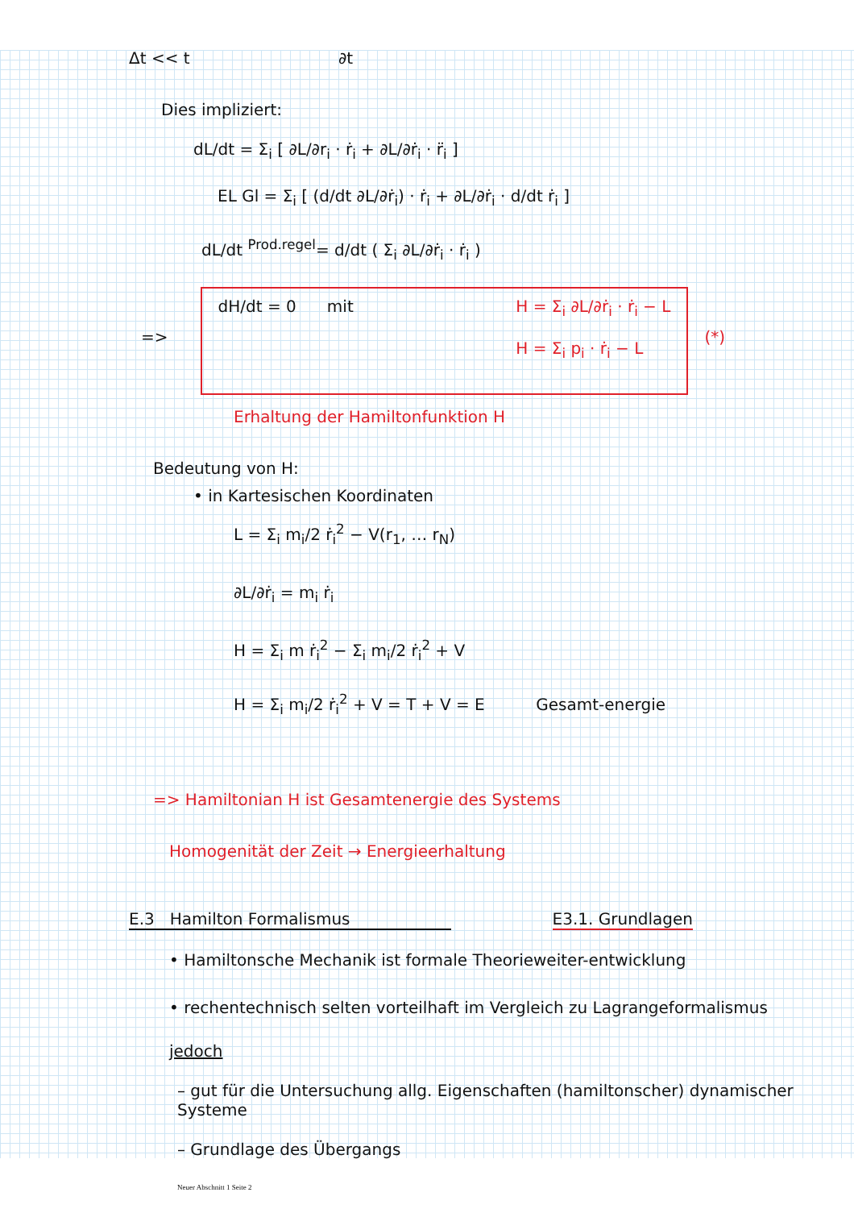Δt << t ∂t
Dies impliziert:
dL/dt = Σ<sub>i</sub> [ ∂L/∂r<sub>i</sub> · ṙ<sub>i</sub> + ∂L/∂ṙ<sub>i</sub> · r̈<sub>i</sub> ]
EL Gl = Σ<sub>i</sub> [ (d/dt ∂L/∂ṙ<sub>i</sub>) · ṙ<sub>i</sub> + ∂L/∂ṙ<sub>i</sub> · d/dt ṙ<sub>i</sub> ]
dL/dt <sup>Prod.regel</sup>= d/dt ( Σ<sub>i</sub> ∂L/∂ṙ<sub>i</sub> · ṙ<sub>i</sub> )
=>
dH/dt = 0 mit H = Σ<sub>i</sub> ∂L/∂ṙ<sub>i</sub> · ṙ<sub>i</sub> − L
H = Σ<sub>i</sub> p<sub>i</sub> · ṙ<sub>i</sub> − L
(*)
Erhaltung der Hamiltonfunktion H
Bedeutung von H:
• in Kartesischen Koordinaten
L = Σ<sub>i</sub> m<sub>i</sub>/2 ṙ<sub>i</sub><sup>2</sup> − V(r<sub>1</sub>, … r<sub>N</sub>)
∂L/∂ṙ<sub>i</sub> = m<sub>i</sub> ṙ<sub>i</sub>
H = Σ<sub>i</sub> m ṙ<sub>i</sub><sup>2</sup> − Σ<sub>i</sub> m<sub>i</sub>/2 ṙ<sub>i</sub><sup>2</sup> + V
H = Σ<sub>i</sub> m<sub>i</sub>/2 ṙ<sub>i</sub><sup>2</sup> + V = T + V = E Gesamt-energie
=> Hamiltonian H ist Gesamtenergie des Systems
Homogenität der Zeit → Energieerhaltung
E.3 Hamilton Formalismus E3.1. Grundlagen
• Hamiltonsche Mechanik ist formale Theorieweiter-entwicklung
• rechentechnisch selten vorteilhaft im Vergleich zu Lagrangeformalismus
jedoch
– gut für die Untersuchung allg. Eigenschaften (hamiltonscher) dynamischer Systeme
– Grundlage des Übergangs
Neuer Abschnitt 1 Seite 2